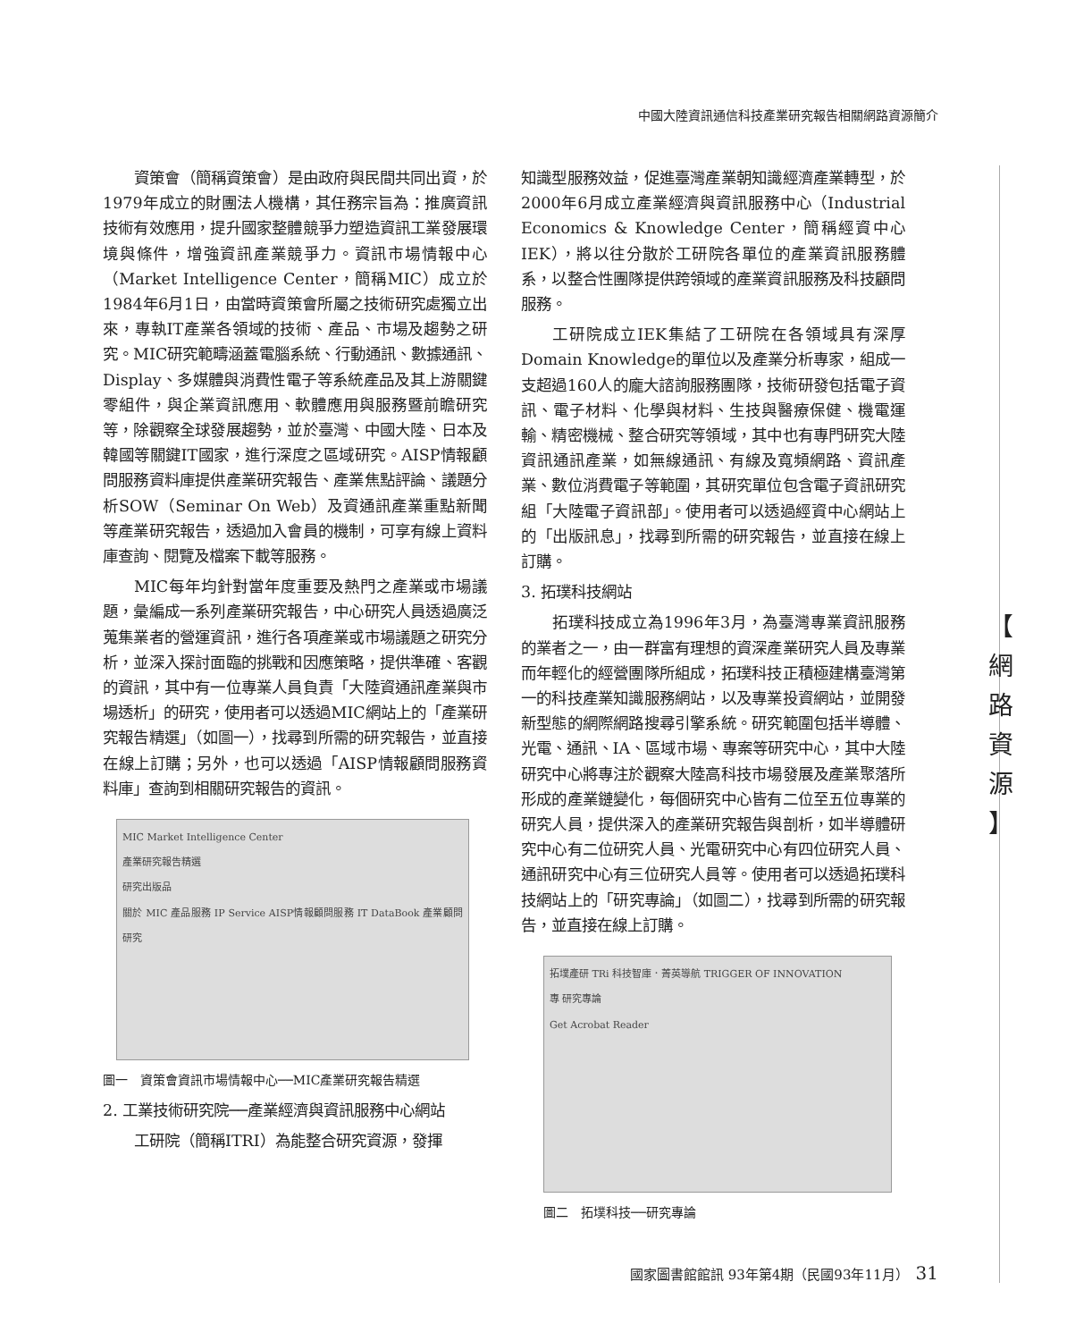中國大陸資訊通信科技產業研究報告相關網路資源簡介
資策會（簡稱資策會）是由政府與民間共同出資，於1979年成立的財團法人機構，其任務宗旨為：推廣資訊技術有效應用，提升國家整體競爭力塑造資訊工業發展環境與條件，增強資訊產業競爭力。資訊市場情報中心（Market Intelligence Center，簡稱MIC）成立於1984年6月1日，由當時資策會所屬之技術研究處獨立出來，專執IT產業各領域的技術、產品、市場及趨勢之研究。MIC研究範疇涵蓋電腦系統、行動通訊、數據通訊、Display、多媒體與消費性電子等系統產品及其上游關鍵零組件，與企業資訊應用、軟體應用與服務暨前瞻研究等，除觀察全球發展趨勢，並於臺灣、中國大陸、日本及韓國等關鍵IT國家，進行深度之區域研究。AISP情報顧問服務資料庫提供產業研究報告、產業焦點評論、議題分析SOW（Seminar On Web）及資通訊產業重點新聞等產業研究報告，透過加入會員的機制，可享有線上資料庫查詢、閱覽及檔案下載等服務。
MIC每年均針對當年度重要及熱門之產業或市場議題，彙編成一系列產業研究報告，中心研究人員透過廣泛蒐集業者的營運資訊，進行各項產業或市場議題之研究分析，並深入探討面臨的挑戰和因應策略，提供準確、客觀的資訊，其中有一位專業人員負責「大陸資通訊產業與市場透析」的研究，使用者可以透過MIC網站上的「產業研究報告精選」（如圖一），找尋到所需的研究報告，並直接在線上訂購；另外，也可以透過「AISP情報顧問服務資料庫」查詢到相關研究報告的資訊。
MIC Market Intelligence Center
產業研究報告精選
研究出版品
關於 MIC 產品服務 IP Service AISP情報顧問服務 IT DataBook 產業顧問研究
圖一　資策會資訊市場情報中心──MIC產業研究報告精選
2. 工業技術研究院──產業經濟與資訊服務中心網站
工研院（簡稱ITRI）為能整合研究資源，發揮
知識型服務效益，促進臺灣產業朝知識經濟產業轉型，於2000年6月成立產業經濟與資訊服務中心（Industrial Economics & Knowledge Center，簡稱經資中心IEK），將以往分散於工研院各單位的產業資訊服務體系，以整合性團隊提供跨領域的產業資訊服務及科技顧問服務。
工研院成立IEK集結了工研院在各領域具有深厚Domain Knowledge的單位以及產業分析專家，組成一支超過160人的龐大諮詢服務團隊，技術研發包括電子資訊、電子材料、化學與材料、生技與醫療保健、機電運輸、精密機械、整合研究等領域，其中也有專門研究大陸資訊通訊產業，如無線通訊、有線及寬頻網路、資訊產業、數位消費電子等範圍，其研究單位包含電子資訊研究組「大陸電子資訊部」。使用者可以透過經資中心網站上的「出版訊息」，找尋到所需的研究報告，並直接在線上訂購。
3. 拓璞科技網站
拓璞科技成立為1996年3月，為臺灣專業資訊服務的業者之一，由一群富有理想的資深產業研究人員及專業而年輕化的經營團隊所組成，拓璞科技正積極建構臺灣第一的科技產業知識服務網站，以及專業投資網站，並開發新型態的網際網路搜尋引擎系統。研究範圍包括半導體、光電、通訊、IA、區域市場、專案等研究中心，其中大陸研究中心將專注於觀察大陸高科技市場發展及產業聚落所形成的產業鏈變化，每個研究中心皆有二位至五位專業的研究人員，提供深入的產業研究報告與剖析，如半導體研究中心有二位研究人員、光電研究中心有四位研究人員、通訊研究中心有三位研究人員等。使用者可以透過拓璞科技網站上的「研究專論」（如圖二），找尋到所需的研究報告，並直接在線上訂購。
拓墣產研 TRi 科技智庫．菁英導航 TRIGGER OF INNOVATION
專 研究專論
Get Acrobat Reader
圖二　拓墣科技──研究專論
【
網
路
資
源
】
國家圖書館館訊 93年第4期（民國93年11月）　31